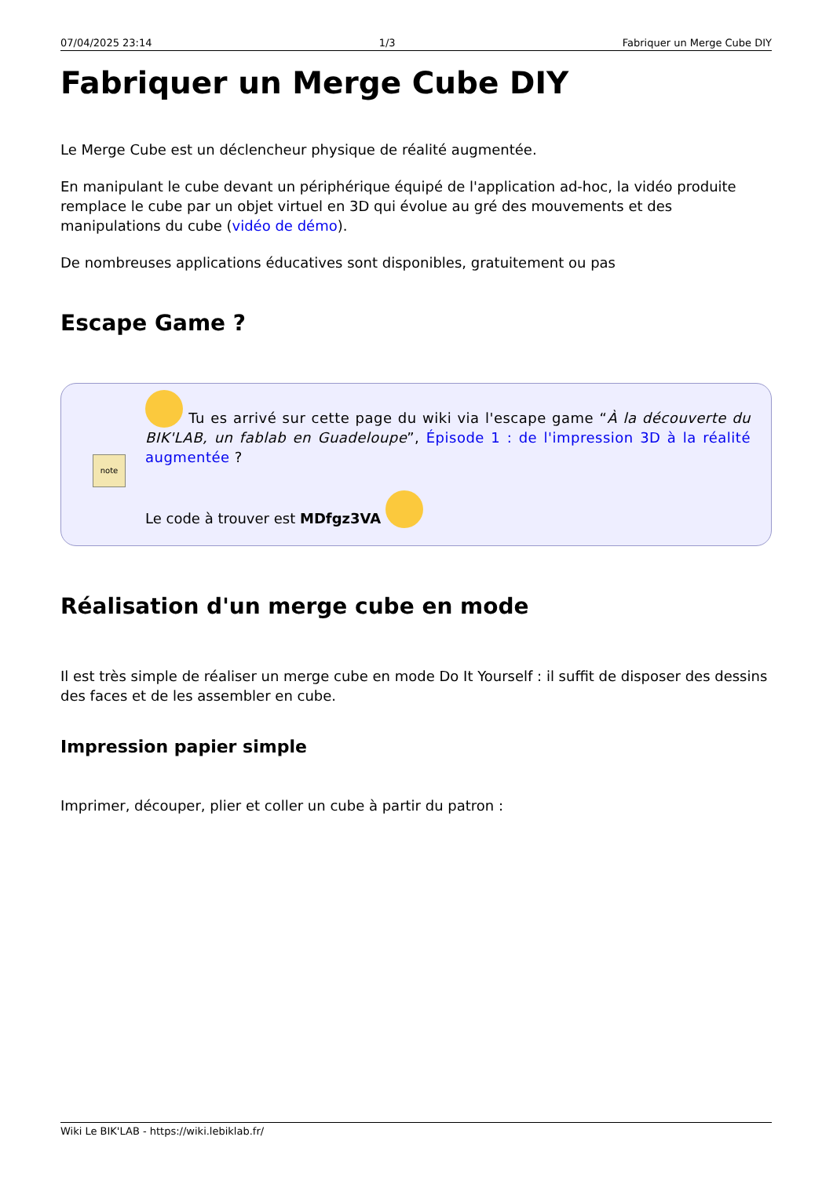07/04/2025 23:14 1/3 Fabriquer un Merge Cube DIY
Fabriquer un Merge Cube DIY
Le Merge Cube est un déclencheur physique de réalité augmentée.
En manipulant le cube devant un périphérique équipé de l'application ad-hoc, la vidéo produite remplace le cube par un objet virtuel en 3D qui évolue au gré des mouvements et des manipulations du cube (vidéo de démo).
De nombreuses applications éducatives sont disponibles, gratuitement ou pas
Escape Game ?
note
Tu es arrivé sur cette page du wiki via l'escape game “À la découverte du BIK'LAB, un fablab en Guadeloupe”, Épisode 1 : de l'impression 3D à la réalité augmentée ?
Le code à trouver est MDfgz3VA
Réalisation d'un merge cube en mode
Il est très simple de réaliser un merge cube en mode Do It Yourself : il suffit de disposer des dessins des faces et de les assembler en cube.
Impression papier simple
Imprimer, découper, plier et coller un cube à partir du patron :
Wiki Le BIK'LAB - https://wiki.lebiklab.fr/